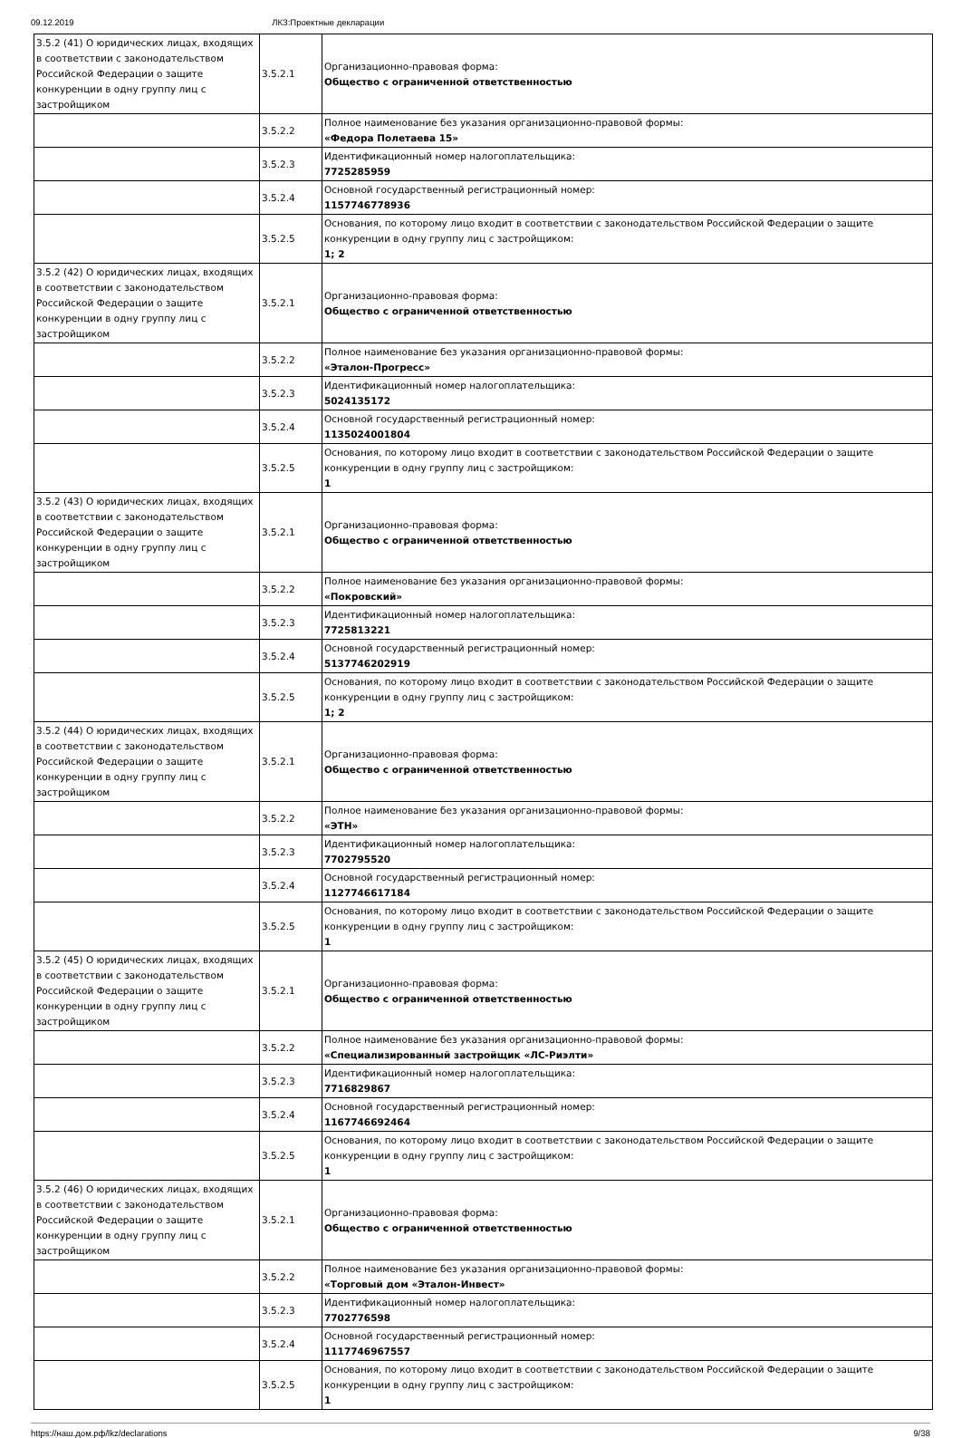09.12.2019 ЛКЗ:Проектные декларации
| 3.5.2 (41) О юридических лицах, входящих в соответствии с законодательством Российской Федерации о защите конкуренции в одну группу лиц с застройщиком | 3.5.2.1 | Организационно-правовая форма: Общество с ограниченной ответственностью |
| | 3.5.2.2 | Полное наименование без указания организационно-правовой формы: «Федора Полетаева 15» |
| | 3.5.2.3 | Идентификационный номер налогоплательщика: 7725285959 |
| | 3.5.2.4 | Основной государственный регистрационный номер: 1157746778936 |
| | 3.5.2.5 | Основания, по которому лицо входит в соответствии с законодательством Российской Федерации о защите конкуренции в одну группу лиц с застройщиком: 1; 2 |
| 3.5.2 (42) О юридических лицах, входящих в соответствии с законодательством Российской Федерации о защите конкуренции в одну группу лиц с застройщиком | 3.5.2.1 | Организационно-правовая форма: Общество с ограниченной ответственностью |
| | 3.5.2.2 | Полное наименование без указания организационно-правовой формы: «Эталон-Прогресс» |
| | 3.5.2.3 | Идентификационный номер налогоплательщика: 5024135172 |
| | 3.5.2.4 | Основной государственный регистрационный номер: 1135024001804 |
| | 3.5.2.5 | Основания, по которому лицо входит в соответствии с законодательством Российской Федерации о защите конкуренции в одну группу лиц с застройщиком: 1 |
| 3.5.2 (43) О юридических лицах, входящих в соответствии с законодательством Российской Федерации о защите конкуренции в одну группу лиц с застройщиком | 3.5.2.1 | Организационно-правовая форма: Общество с ограниченной ответственностью |
| | 3.5.2.2 | Полное наименование без указания организационно-правовой формы: «Покровский» |
| | 3.5.2.3 | Идентификационный номер налогоплательщика: 7725813221 |
| | 3.5.2.4 | Основной государственный регистрационный номер: 5137746202919 |
| | 3.5.2.5 | Основания, по которому лицо входит в соответствии с законодательством Российской Федерации о защите конкуренции в одну группу лиц с застройщиком: 1; 2 |
| 3.5.2 (44) О юридических лицах, входящих в соответствии с законодательством Российской Федерации о защите конкуренции в одну группу лиц с застройщиком | 3.5.2.1 | Организационно-правовая форма: Общество с ограниченной ответственностью |
| | 3.5.2.2 | Полное наименование без указания организационно-правовой формы: «ЭТН» |
| | 3.5.2.3 | Идентификационный номер налогоплательщика: 7702795520 |
| | 3.5.2.4 | Основной государственный регистрационный номер: 1127746617184 |
| | 3.5.2.5 | Основания, по которому лицо входит в соответствии с законодательством Российской Федерации о защите конкуренции в одну группу лиц с застройщиком: 1 |
| 3.5.2 (45) О юридических лицах, входящих в соответствии с законодательством Российской Федерации о защите конкуренции в одну группу лиц с застройщиком | 3.5.2.1 | Организационно-правовая форма: Общество с ограниченной ответственностью |
| | 3.5.2.2 | Полное наименование без указания организационно-правовой формы: «Специализированный застройщик «ЛС-Риэлти» |
| | 3.5.2.3 | Идентификационный номер налогоплательщика: 7716829867 |
| | 3.5.2.4 | Основной государственный регистрационный номер: 1167746692464 |
| | 3.5.2.5 | Основания, по которому лицо входит в соответствии с законодательством Российской Федерации о защите конкуренции в одну группу лиц с застройщиком: 1 |
| 3.5.2 (46) О юридических лицах, входящих в соответствии с законодательством Российской Федерации о защите конкуренции в одну группу лиц с застройщиком | 3.5.2.1 | Организационно-правовая форма: Общество с ограниченной ответственностью |
| | 3.5.2.2 | Полное наименование без указания организационно-правовой формы: «Торговый дом «Эталон-Инвест» |
| | 3.5.2.3 | Идентификационный номер налогоплательщика: 7702776598 |
| | 3.5.2.4 | Основной государственный регистрационный номер: 1117746967557 |
| | 3.5.2.5 | Основания, по которому лицо входит в соответствии с законодательством Российской Федерации о защите конкуренции в одну группу лиц с застройщиком: 1 |
https://наш.дом.рф/lkz/declarations 9/38